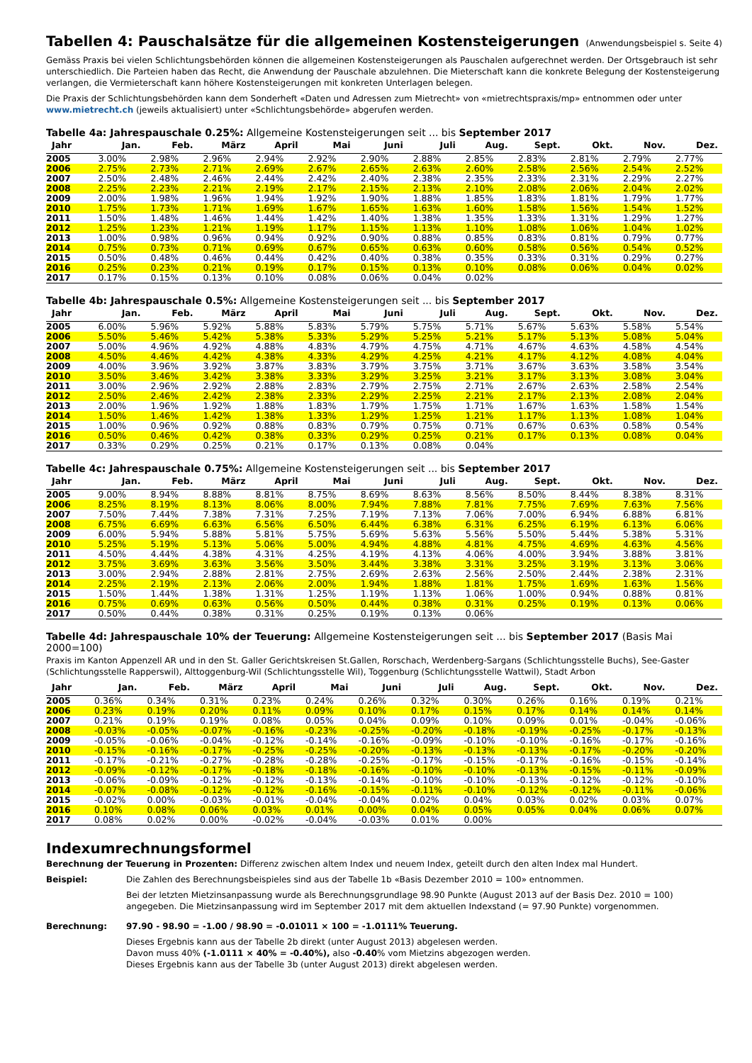Tabellen 4: Pauschalsätze für die allgemeinen Kostensteigerungen (Anwendungsbeispiel s. Seite 4)
Gemäss Praxis bei vielen Schlichtungsbehörden können die allgemeinen Kostensteigerungen als Pauschalen aufgerechnet werden. Der Ortsgebrauch ist sehr unterschiedlich. Die Parteien haben das Recht, die Anwendung der Pauschale abzulehnen. Die Mieterschaft kann die konkrete Belegung der Kostensteigerung verlangen, die Vermieterschaft kann höhere Kostensteigerungen mit konkreten Unterlagen belegen.
Die Praxis der Schlichtungsbehörden kann dem Sonderheft «Daten und Adressen zum Mietrecht» von «mietrechtspraxis/mp» entnommen oder unter www.mietrecht.ch (jeweils aktualisiert) unter «Schlichtungsbehörde» abgerufen werden.
Tabelle 4a: Jahrespauschale 0.25%: Allgemeine Kostensteigerungen seit ... bis September 2017
| Jahr | Jan. | Feb. | März | April | Mai | Juni | Juli | Aug. | Sept. | Okt. | Nov. | Dez. |
| --- | --- | --- | --- | --- | --- | --- | --- | --- | --- | --- | --- | --- |
| 2005 | 3.00% | 2.98% | 2.96% | 2.94% | 2.92% | 2.90% | 2.88% | 2.85% | 2.83% | 2.81% | 2.79% | 2.77% |
| 2006 | 2.75% | 2.73% | 2.71% | 2.69% | 2.67% | 2.65% | 2.63% | 2.60% | 2.58% | 2.56% | 2.54% | 2.52% |
| 2007 | 2.50% | 2.48% | 2.46% | 2.44% | 2.42% | 2.40% | 2.38% | 2.35% | 2.33% | 2.31% | 2.29% | 2.27% |
| 2008 | 2.25% | 2.23% | 2.21% | 2.19% | 2.17% | 2.15% | 2.13% | 2.10% | 2.08% | 2.06% | 2.04% | 2.02% |
| 2009 | 2.00% | 1.98% | 1.96% | 1.94% | 1.92% | 1.90% | 1.88% | 1.85% | 1.83% | 1.81% | 1.79% | 1.77% |
| 2010 | 1.75% | 1.73% | 1.71% | 1.69% | 1.67% | 1.65% | 1.63% | 1.60% | 1.58% | 1.56% | 1.54% | 1.52% |
| 2011 | 1.50% | 1.48% | 1.46% | 1.44% | 1.42% | 1.40% | 1.38% | 1.35% | 1.33% | 1.31% | 1.29% | 1.27% |
| 2012 | 1.25% | 1.23% | 1.21% | 1.19% | 1.17% | 1.15% | 1.13% | 1.10% | 1.08% | 1.06% | 1.04% | 1.02% |
| 2013 | 1.00% | 0.98% | 0.96% | 0.94% | 0.92% | 0.90% | 0.88% | 0.85% | 0.83% | 0.81% | 0.79% | 0.77% |
| 2014 | 0.75% | 0.73% | 0.71% | 0.69% | 0.67% | 0.65% | 0.63% | 0.60% | 0.58% | 0.56% | 0.54% | 0.52% |
| 2015 | 0.50% | 0.48% | 0.46% | 0.44% | 0.42% | 0.40% | 0.38% | 0.35% | 0.33% | 0.31% | 0.29% | 0.27% |
| 2016 | 0.25% | 0.23% | 0.21% | 0.19% | 0.17% | 0.15% | 0.13% | 0.10% | 0.08% | 0.06% | 0.04% | 0.02% |
| 2017 | 0.17% | 0.15% | 0.13% | 0.10% | 0.08% | 0.06% | 0.04% | 0.02% | | | | |
Tabelle 4b: Jahrespauschale 0.5%: Allgemeine Kostensteigerungen seit ... bis September 2017
| Jahr | Jan. | Feb. | März | April | Mai | Juni | Juli | Aug. | Sept. | Okt. | Nov. | Dez. |
| --- | --- | --- | --- | --- | --- | --- | --- | --- | --- | --- | --- | --- |
| 2005 | 6.00% | 5.96% | 5.92% | 5.88% | 5.83% | 5.79% | 5.75% | 5.71% | 5.67% | 5.63% | 5.58% | 5.54% |
| 2006 | 5.50% | 5.46% | 5.42% | 5.38% | 5.33% | 5.29% | 5.25% | 5.21% | 5.17% | 5.13% | 5.08% | 5.04% |
| 2007 | 5.00% | 4.96% | 4.92% | 4.88% | 4.83% | 4.79% | 4.75% | 4.71% | 4.67% | 4.63% | 4.58% | 4.54% |
| 2008 | 4.50% | 4.46% | 4.42% | 4.38% | 4.33% | 4.29% | 4.25% | 4.21% | 4.17% | 4.12% | 4.08% | 4.04% |
| 2009 | 4.00% | 3.96% | 3.92% | 3.87% | 3.83% | 3.79% | 3.75% | 3.71% | 3.67% | 3.63% | 3.58% | 3.54% |
| 2010 | 3.50% | 3.46% | 3.42% | 3.38% | 3.33% | 3.29% | 3.25% | 3.21% | 3.17% | 3.13% | 3.08% | 3.04% |
| 2011 | 3.00% | 2.96% | 2.92% | 2.88% | 2.83% | 2.79% | 2.75% | 2.71% | 2.67% | 2.63% | 2.58% | 2.54% |
| 2012 | 2.50% | 2.46% | 2.42% | 2.38% | 2.33% | 2.29% | 2.25% | 2.21% | 2.17% | 2.13% | 2.08% | 2.04% |
| 2013 | 2.00% | 1.96% | 1.92% | 1.88% | 1.83% | 1.79% | 1.75% | 1.71% | 1.67% | 1.63% | 1.58% | 1.54% |
| 2014 | 1.50% | 1.46% | 1.42% | 1.38% | 1.33% | 1.29% | 1.25% | 1.21% | 1.17% | 1.13% | 1.08% | 1.04% |
| 2015 | 1.00% | 0.96% | 0.92% | 0.88% | 0.83% | 0.79% | 0.75% | 0.71% | 0.67% | 0.63% | 0.58% | 0.54% |
| 2016 | 0.50% | 0.46% | 0.42% | 0.38% | 0.33% | 0.29% | 0.25% | 0.21% | 0.17% | 0.13% | 0.08% | 0.04% |
| 2017 | 0.33% | 0.29% | 0.25% | 0.21% | 0.17% | 0.13% | 0.08% | 0.04% | | | | |
Tabelle 4c: Jahrespauschale 0.75%: Allgemeine Kostensteigerungen seit ... bis September 2017
| Jahr | Jan. | Feb. | März | April | Mai | Juni | Juli | Aug. | Sept. | Okt. | Nov. | Dez. |
| --- | --- | --- | --- | --- | --- | --- | --- | --- | --- | --- | --- | --- |
| 2005 | 9.00% | 8.94% | 8.88% | 8.81% | 8.75% | 8.69% | 8.63% | 8.56% | 8.50% | 8.44% | 8.38% | 8.31% |
| 2006 | 8.25% | 8.19% | 8.13% | 8.06% | 8.00% | 7.94% | 7.88% | 7.81% | 7.75% | 7.69% | 7.63% | 7.56% |
| 2007 | 7.50% | 7.44% | 7.38% | 7.31% | 7.25% | 7.19% | 7.13% | 7.06% | 7.00% | 6.94% | 6.88% | 6.81% |
| 2008 | 6.75% | 6.69% | 6.63% | 6.56% | 6.50% | 6.44% | 6.38% | 6.31% | 6.25% | 6.19% | 6.13% | 6.06% |
| 2009 | 6.00% | 5.94% | 5.88% | 5.81% | 5.75% | 5.69% | 5.63% | 5.56% | 5.50% | 5.44% | 5.38% | 5.31% |
| 2010 | 5.25% | 5.19% | 5.13% | 5.06% | 5.00% | 4.94% | 4.88% | 4.81% | 4.75% | 4.69% | 4.63% | 4.56% |
| 2011 | 4.50% | 4.44% | 4.38% | 4.31% | 4.25% | 4.19% | 4.13% | 4.06% | 4.00% | 3.94% | 3.88% | 3.81% |
| 2012 | 3.75% | 3.69% | 3.63% | 3.56% | 3.50% | 3.44% | 3.38% | 3.31% | 3.25% | 3.19% | 3.13% | 3.06% |
| 2013 | 3.00% | 2.94% | 2.88% | 2.81% | 2.75% | 2.69% | 2.63% | 2.56% | 2.50% | 2.44% | 2.38% | 2.31% |
| 2014 | 2.25% | 2.19% | 2.13% | 2.06% | 2.00% | 1.94% | 1.88% | 1.81% | 1.75% | 1.69% | 1.63% | 1.56% |
| 2015 | 1.50% | 1.44% | 1.38% | 1.31% | 1.25% | 1.19% | 1.13% | 1.06% | 1.00% | 0.94% | 0.88% | 0.81% |
| 2016 | 0.75% | 0.69% | 0.63% | 0.56% | 0.50% | 0.44% | 0.38% | 0.31% | 0.25% | 0.19% | 0.13% | 0.06% |
| 2017 | 0.50% | 0.44% | 0.38% | 0.31% | 0.25% | 0.19% | 0.13% | 0.06% | | | | |
Tabelle 4d: Jahrespauschale 10% der Teuerung: Allgemeine Kostensteigerungen seit ... bis September 2017 (Basis Mai 2000=100)
Praxis im Kanton Appenzell AR und in den St. Galler Gerichtskreisen St.Gallen, Rorschach, Werdenberg-Sargans (Schlichtungsstelle Buchs), See-Gaster (Schlichtungsstelle Rapperswil), Alttoggenburg-Wil (Schlichtungsstelle Wil), Toggenburg (Schlichtungsstelle Wattwil), Stadt Arbon
| Jahr | Jan. | Feb. | März | April | Mai | Juni | Juli | Aug. | Sept. | Okt. | Nov. | Dez. |
| --- | --- | --- | --- | --- | --- | --- | --- | --- | --- | --- | --- | --- |
| 2005 | 0.36% | 0.34% | 0.31% | 0.23% | 0.24% | 0.26% | 0.32% | 0.30% | 0.26% | 0.16% | 0.19% | 0.21% |
| 2006 | 0.23% | 0.19% | 0.20% | 0.11% | 0.09% | 0.10% | 0.17% | 0.15% | 0.17% | 0.14% | 0.14% | 0.14% |
| 2007 | 0.21% | 0.19% | 0.19% | 0.08% | 0.05% | 0.04% | 0.09% | 0.10% | 0.09% | 0.01% | -0.04% | -0.06% |
| 2008 | -0.03% | -0.05% | -0.07% | -0.16% | -0.23% | -0.25% | -0.20% | -0.18% | -0.19% | -0.25% | -0.17% | -0.13% |
| 2009 | -0.05% | -0.06% | -0.04% | -0.12% | -0.14% | -0.16% | -0.09% | -0.10% | -0.10% | -0.16% | -0.17% | -0.16% |
| 2010 | -0.15% | -0.16% | -0.17% | -0.25% | -0.25% | -0.20% | -0.13% | -0.13% | -0.13% | -0.17% | -0.20% | -0.20% |
| 2011 | -0.17% | -0.21% | -0.27% | -0.28% | -0.28% | -0.25% | -0.17% | -0.15% | -0.17% | -0.16% | -0.15% | -0.14% |
| 2012 | -0.09% | -0.12% | -0.17% | -0.18% | -0.18% | -0.16% | -0.10% | -0.10% | -0.13% | -0.15% | -0.11% | -0.09% |
| 2013 | -0.06% | -0.09% | -0.12% | -0.12% | -0.13% | -0.14% | -0.10% | -0.10% | -0.13% | -0.12% | -0.12% | -0.10% |
| 2014 | -0.07% | -0.08% | -0.12% | -0.12% | -0.16% | -0.15% | -0.11% | -0.10% | -0.12% | -0.12% | -0.11% | -0.06% |
| 2015 | -0.02% | 0.00% | -0.03% | -0.01% | -0.04% | -0.04% | 0.02% | 0.04% | 0.03% | 0.02% | 0.03% | 0.07% |
| 2016 | 0.10% | 0.08% | 0.06% | 0.03% | 0.01% | 0.00% | 0.04% | 0.05% | 0.05% | 0.04% | 0.06% | 0.07% |
| 2017 | 0.08% | 0.02% | 0.00% | -0.02% | -0.04% | -0.03% | 0.01% | 0.00% | | | | |
Indexumrechnungsformel
Berechnung der Teuerung in Prozenten: Differenz zwischen altem Index und neuem Index, geteilt durch den alten Index mal Hundert.
Beispiel: Die Zahlen des Berechnungsbeispieles sind aus der Tabelle 1b «Basis Dezember 2010 = 100» entnommen.
Bei der letzten Mietzinsanpassung wurde als Berechnungsgrundlage 98.90 Punkte (August 2013 auf der Basis Dez. 2010 = 100) angegeben. Die Mietzinsanpassung wird im September 2017 mit dem aktuellen Indexstand (= 97.90 Punkte) vorgenommen.
Berechnung: 97.90 - 98.90 = -1.00 / 98.90 = -0.01011 × 100 = -1.0111% Teuerung.
Dieses Ergebnis kann aus der Tabelle 2b direkt (unter August 2013) abgelesen werden.
Davon muss 40% (-1.0111 × 40% = -0.40%), also -0.40% vom Mietzins abgezogen werden.
Dieses Ergebnis kann aus der Tabelle 3b (unter August 2013) direkt abgelesen werden.